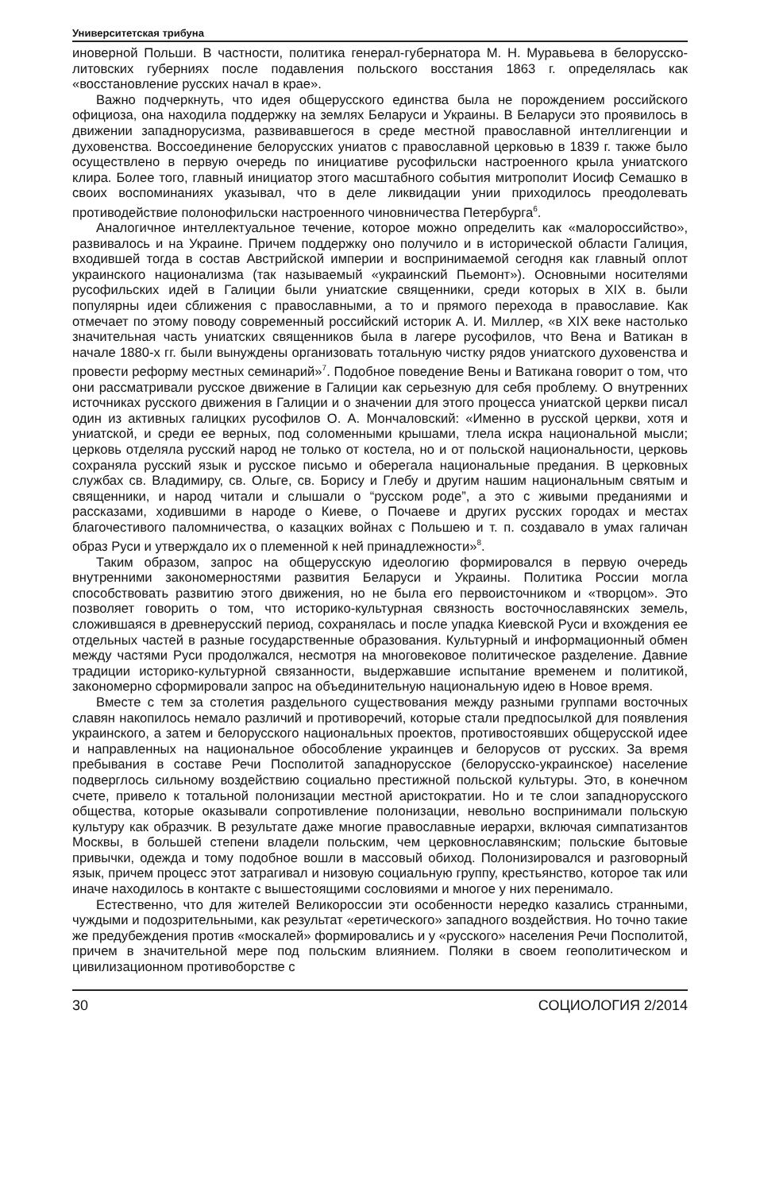Университетская трибуна
иноверной Польши. В частности, политика генерал-губернатора М. Н. Муравьева в белорусско-литовских губерниях после подавления польского восстания 1863 г. определялась как «восстановление русских начал в крае».
Важно подчеркнуть, что идея общерусского единства была не порождением российского официоза, она находила поддержку на землях Беларуси и Украины. В Беларуси это проявилось в движении западнорусизма, развивавшегося в среде местной православной интеллигенции и духовенства. Воссоединение белорусских униатов с православной церковью в 1839 г. также было осуществлено в первую очередь по инициативе русофильски настроенного крыла униатского клира. Более того, главный инициатор этого масштабного события митрополит Иосиф Семашко в своих воспоминаниях указывал, что в деле ликвидации унии приходилось преодолевать противодействие полонофильски настроенного чиновничества Петербурга<sup>6</sup>.
Аналогичное интеллектуальное течение, которое можно определить как «малороссийство», развивалось и на Украине. Причем поддержку оно получило и в исторической области Галиция, входившей тогда в состав Австрийской империи и воспринимаемой сегодня как главный оплот украинского национализма (так называемый «украинский Пьемонт»). Основными носителями русофильских идей в Галиции были униатские священники, среди которых в XIX в. были популярны идеи сближения с православными, а то и прямого перехода в православие. Как отмечает по этому поводу современный российский историк А. И. Миллер, «в XIX веке настолько значительная часть униатских священников была в лагере русофилов, что Вена и Ватикан в начале 1880-х гг. были вынуждены организовать тотальную чистку рядов униатского духовенства и провести реформу местных семинарий»<sup>7</sup>. Подобное поведение Вены и Ватикана говорит о том, что они рассматривали русское движение в Галиции как серьезную для себя проблему. О внутренних источниках русского движения в Галиции и о значении для этого процесса униатской церкви писал один из активных галицких русофилов О. А. Мончаловский: «Именно в русской церкви, хотя и униатской, и среди ее верных, под соломенными крышами, тлела искра национальной мысли; церковь отделяла русский народ не только от костела, но и от польской национальности, церковь сохраняла русский язык и русское письмо и оберегала национальные предания. В церковных службах св. Владимиру, св. Ольге, св. Борису и Глебу и другим нашим национальным святым и священники, и народ читали и слышали о “русском роде”, а это с живыми преданиями и рассказами, ходившими в народе о Киеве, о Почаеве и других русских городах и местах благочестивого паломничества, о казацких войнах с Польшею и т. п. создавало в умах галичан образ Руси и утверждало их о племенной к ней принадлежности»<sup>8</sup>.
Таким образом, запрос на общерусскую идеологию формировался в первую очередь внутренними закономерностями развития Беларуси и Украины. Политика России могла способствовать развитию этого движения, но не была его первоисточником и «творцом». Это позволяет говорить о том, что историко-культурная связность восточнославянских земель, сложившаяся в древнерусский период, сохранялась и после упадка Киевской Руси и вхождения ее отдельных частей в разные государственные образования. Культурный и информационный обмен между частями Руси продолжался, несмотря на многовековое политическое разделение. Давние традиции историко-культурной связанности, выдержавшие испытание временем и политикой, закономерно сформировали запрос на объединительную национальную идею в Новое время.
Вместе с тем за столетия раздельного существования между разными группами восточных славян накопилось немало различий и противоречий, которые стали предпосылкой для появления украинского, а затем и белорусского национальных проектов, противостоявших общерусской идее и направленных на национальное обособление украинцев и белорусов от русских. За время пребывания в составе Речи Посполитой западнорусское (белорусско-украинское) население подверглось сильному воздействию социально престижной польской культуры. Это, в конечном счете, привело к тотальной полонизации местной аристократии. Но и те слои западнорусского общества, которые оказывали сопротивление полонизации, невольно воспринимали польскую культуру как образчик. В результате даже многие православные иерархи, включая симпатизантов Москвы, в большей степени владели польским, чем церковнославянским; польские бытовые привычки, одежда и тому подобное вошли в массовый обиход. Полонизировался и разговорный язык, причем процесс этот затрагивал и низовую социальную группу, крестьянство, которое так или иначе находилось в контакте с вышестоящими сословиями и многое у них перенимало.
Естественно, что для жителей Великороссии эти особенности нередко казались странными, чуждыми и подозрительными, как результат «еретического» западного воздействия. Но точно такие же предубеждения против «москалей» формировались и у «русского» населения Речи Посполитой, причем в значительной мере под польским влиянием. Поляки в своем геополитическом и цивилизационном противоборстве с
30 СОЦИОЛОГИЯ 2/2014